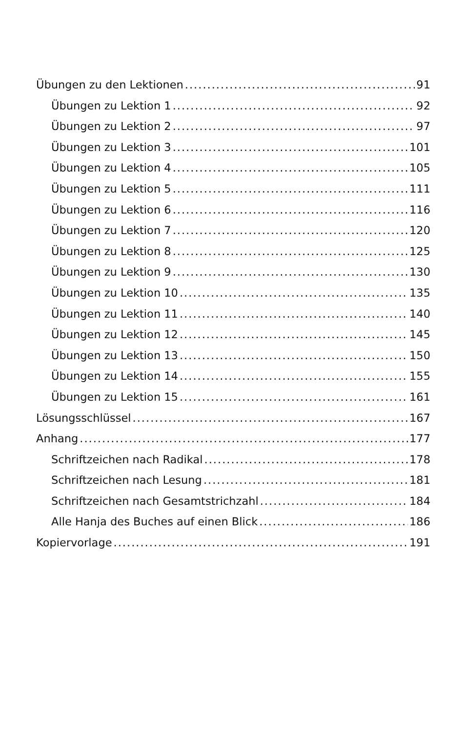Übungen zu den Lektionen 91
Übungen zu Lektion 1 92
Übungen zu Lektion 2 97
Übungen zu Lektion 3 101
Übungen zu Lektion 4 105
Übungen zu Lektion 5 111
Übungen zu Lektion 6 116
Übungen zu Lektion 7 120
Übungen zu Lektion 8 125
Übungen zu Lektion 9 130
Übungen zu Lektion 10 135
Übungen zu Lektion 11 140
Übungen zu Lektion 12 145
Übungen zu Lektion 13 150
Übungen zu Lektion 14 155
Übungen zu Lektion 15 161
Lösungsschlüssel 167
Anhang 177
Schriftzeichen nach Radikal 178
Schriftzeichen nach Lesung 181
Schriftzeichen nach Gesamtstrichzahl 184
Alle Hanja des Buches auf einen Blick 186
Kopiervorlage 191